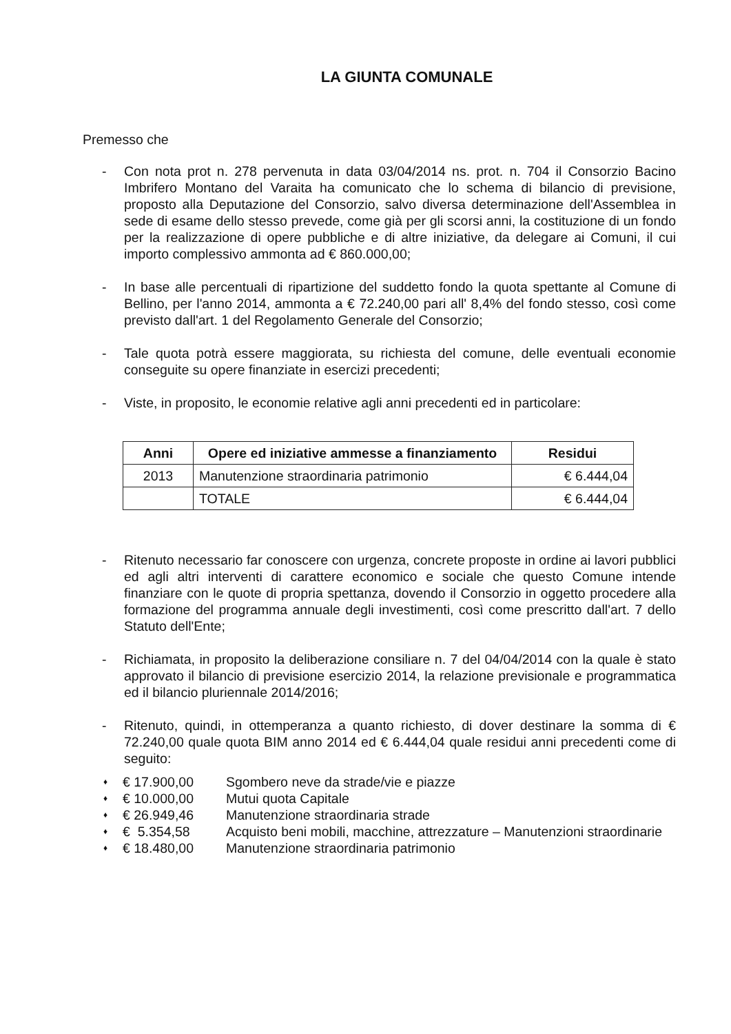LA GIUNTA COMUNALE
Premesso che
- Con nota prot n. 278 pervenuta in data 03/04/2014 ns. prot. n. 704 il Consorzio Bacino Imbrifero Montano del Varaita ha comunicato che lo schema di bilancio di previsione, proposto alla Deputazione del Consorzio, salvo diversa determinazione dell'Assemblea in sede di esame dello stesso prevede, come già per gli scorsi anni, la costituzione di un fondo per la realizzazione di opere pubbliche e di altre iniziative, da delegare ai Comuni, il cui importo complessivo ammonta ad € 860.000,00;
- In base alle percentuali di ripartizione del suddetto fondo la quota spettante al Comune di Bellino, per l'anno 2014, ammonta a € 72.240,00 pari all' 8,4% del fondo stesso, così come previsto dall'art. 1 del Regolamento Generale del Consorzio;
- Tale quota potrà essere maggiorata, su richiesta del comune, delle eventuali economie conseguite su opere finanziate in esercizi precedenti;
- Viste, in proposito, le economie relative agli anni precedenti ed in particolare:
| Anni | Opere ed iniziative ammesse a finanziamento | Residui |
| --- | --- | --- |
| 2013 | Manutenzione straordinaria patrimonio | € 6.444,04 |
| | TOTALE | € 6.444,04 |
- Ritenuto necessario far conoscere con urgenza, concrete proposte in ordine ai lavori pubblici ed agli altri interventi di carattere economico e sociale che questo Comune intende finanziare con le quote di propria spettanza, dovendo il Consorzio in oggetto procedere alla formazione del programma annuale degli investimenti, così come prescritto dall'art. 7 dello Statuto dell'Ente;
- Richiamata, in proposito la deliberazione consiliare n. 7 del 04/04/2014 con la quale è stato approvato il bilancio di previsione esercizio 2014, la relazione previsionale e programmatica ed il bilancio pluriennale 2014/2016;
- Ritenuto, quindi, in ottemperanza a quanto richiesto, di dover destinare la somma di € 72.240,00 quale quota BIM anno 2014 ed € 6.444,04 quale residui anni precedenti come di seguito:
♦ € 17.900,00 Sgombero neve da strade/vie e piazze
♦ € 10.000,00 Mutui quota Capitale
♦ € 26.949,46 Manutenzione straordinaria strade
♦ € 5.354,58 Acquisto beni mobili, macchine, attrezzature – Manutenzioni straordinarie
♦ € 18.480,00 Manutenzione straordinaria patrimonio